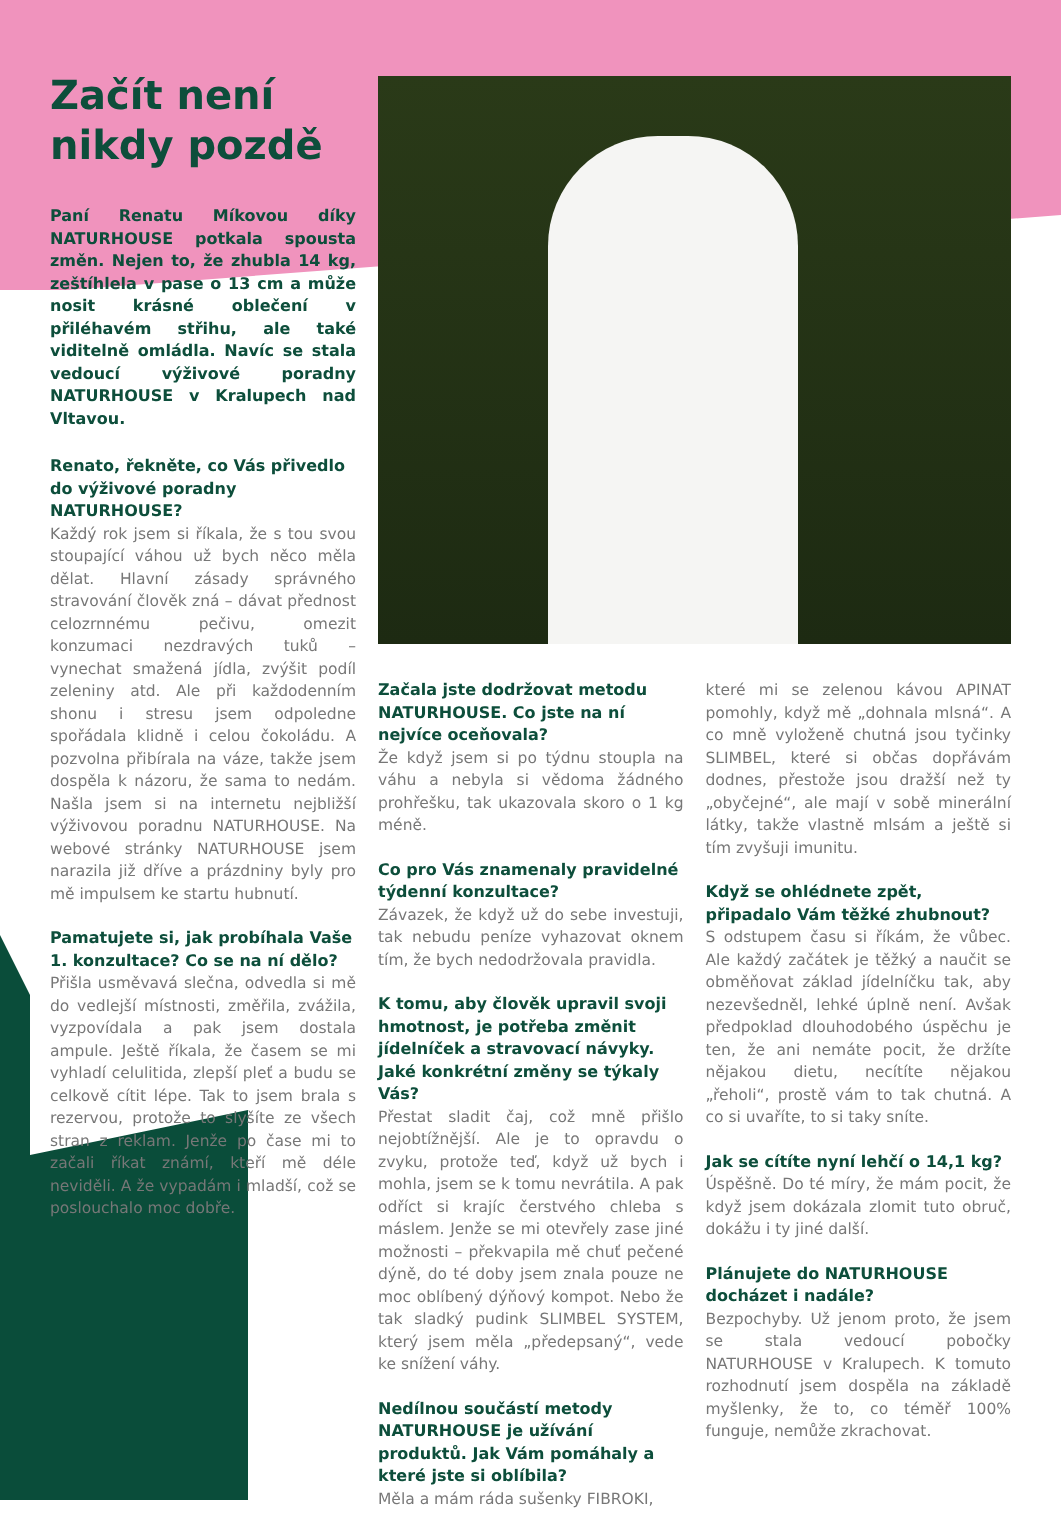Začít není nikdy pozdě
Paní Renatu Míkovou díky NATURHOUSE potkala spousta změn. Nejen to, že zhubla 14 kg, zeštíhlela v pase o 13 cm a může nosit krásné oblečení v přiléhavém střihu, ale také viditelně omládla. Navíc se stala vedoucí výživové poradny NATURHOUSE v Kralupech nad Vltavou.
Renato, řekněte, co Vás přivedlo do výživové poradny NATURHOUSE?
Každý rok jsem si říkala, že s tou svou stoupající váhou už bych něco měla dělat. Hlavní zásady správného stravování člověk zná – dávat přednost celozrnnému pečivu, omezit konzumaci nezdravých tuků – vynechat smažená jídla, zvýšit podíl zeleniny atd. Ale při každodenním shonu i stresu jsem odpoledne spořádala klidně i celou čokoládu. A pozvolna přibírala na váze, takže jsem dospěla k názoru, že sama to nedám. Našla jsem si na internetu nejbližší výživovou poradnu NATURHOUSE. Na webové stránky NATURHOUSE jsem narazila již dříve a prázdniny byly pro mě impulsem ke startu hubnutí.
Pamatujete si, jak probíhala Vaše 1. konzultace? Co se na ní dělo?
Přišla usměvavá slečna, odvedla si mě do vedlejší místnosti, změřila, zvážila, vyzpovídala a pak jsem dostala ampule. Ještě říkala, že časem se mi vyhladí celulitida, zlepší pleť a budu se celkově cítit lépe. Tak to jsem brala s rezervou, protože to slyšíte ze všech stran z reklam. Jenže po čase mi to začali říkat známí, kteří mě déle neviděli. A že vypadám i mladší, což se poslouchalo moc dobře.
Začala jste dodržovat metodu NATURHOUSE. Co jste na ní nejvíce oceňovala?
Že když jsem si po týdnu stoupla na váhu a nebyla si vědoma žádného prohřešku, tak ukazovala skoro o 1 kg méně.
Co pro Vás znamenaly pravidelné týdenní konzultace?
Závazek, že když už do sebe investuji, tak nebudu peníze vyhazovat oknem tím, že bych nedodržovala pravidla.
K tomu, aby člověk upravil svoji hmotnost, je potřeba změnit jídelníček a stravovací návyky. Jaké konkrétní změny se týkaly Vás?
Přestat sladit čaj, což mně přišlo nejobtížnější. Ale je to opravdu o zvyku, protože teď, když už bych i mohla, jsem se k tomu nevrátila. A pak odříct si krajíc čerstvého chleba s máslem. Jenže se mi otevřely zase jiné možnosti – překvapila mě chuť pečené dýně, do té doby jsem znala pouze ne moc oblíbený dýňový kompot. Nebo že tak sladký pudink SLIMBEL SYSTEM, který jsem měla „předepsaný“, vede ke snížení váhy.
Nedílnou součástí metody NATURHOUSE je užívání produktů. Jak Vám pomáhaly a které jste si oblíbila?
Měla a mám ráda sušenky FIBROKI,
které mi se zelenou kávou APINAT pomohly, když mě „dohnala mlsná“. A co mně vyloženě chutná jsou tyčinky SLIMBEL, které si občas dopřávám dodnes, přestože jsou dražší než ty „obyčejné“, ale mají v sobě minerální látky, takže vlastně mlsám a ještě si tím zvyšuji imunitu.
Když se ohlédnete zpět, připadalo Vám těžké zhubnout?
S odstupem času si říkám, že vůbec. Ale každý začátek je těžký a naučit se obměňovat základ jídelníčku tak, aby nezevšedněl, lehké úplně není. Avšak předpoklad dlouhodobého úspěchu je ten, že ani nemáte pocit, že držíte nějakou dietu, necítíte nějakou „řeholi“, prostě vám to tak chutná. A co si uvaříte, to si taky sníte.
Jak se cítíte nyní lehčí o 14,1 kg?
Úspěšně. Do té míry, že mám pocit, že když jsem dokázala zlomit tuto obruč, dokážu i ty jiné další.
Plánujete do NATURHOUSE docházet i nadále?
Bezpochyby. Už jenom proto, že jsem se stala vedoucí pobočky NATURHOUSE v Kralupech. K tomuto rozhodnutí jsem dospěla na základě myšlenky, že to, co téměř 100% funguje, nemůže zkrachovat.